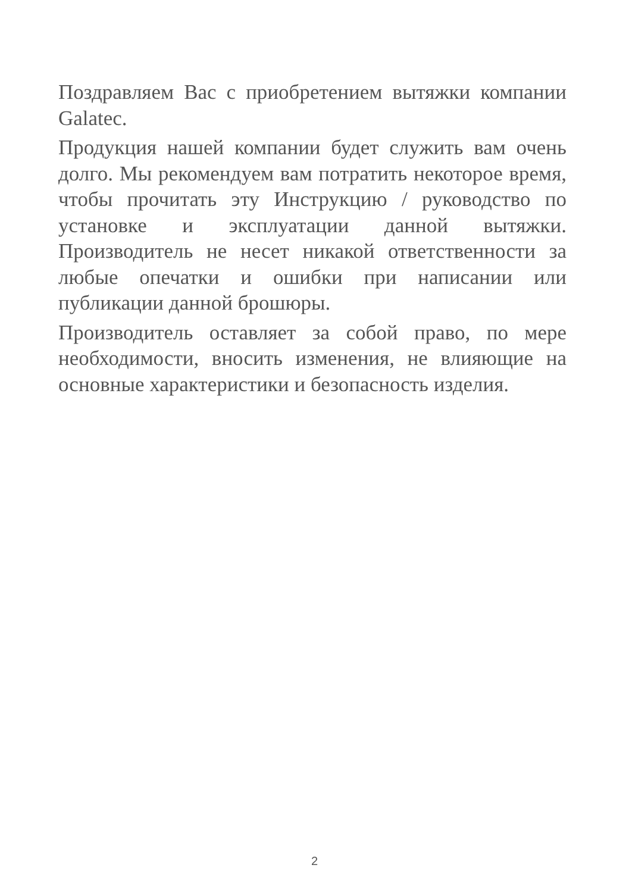Поздравляем Вас с приобретением вытяжки компании Galatec.
Продукция нашей компании будет служить вам очень долго. Мы рекомендуем вам потратить некоторое время, чтобы прочитать эту Инструкцию / руководство по установке и эксплуатации данной вытяжки. Производитель не несет никакой ответственности за любые опечатки и ошибки при написании или публикации данной брошюры.
Производитель оставляет за собой право, по мере необходимости, вносить изменения, не влияющие на основные характеристики и безопасность изделия.
2